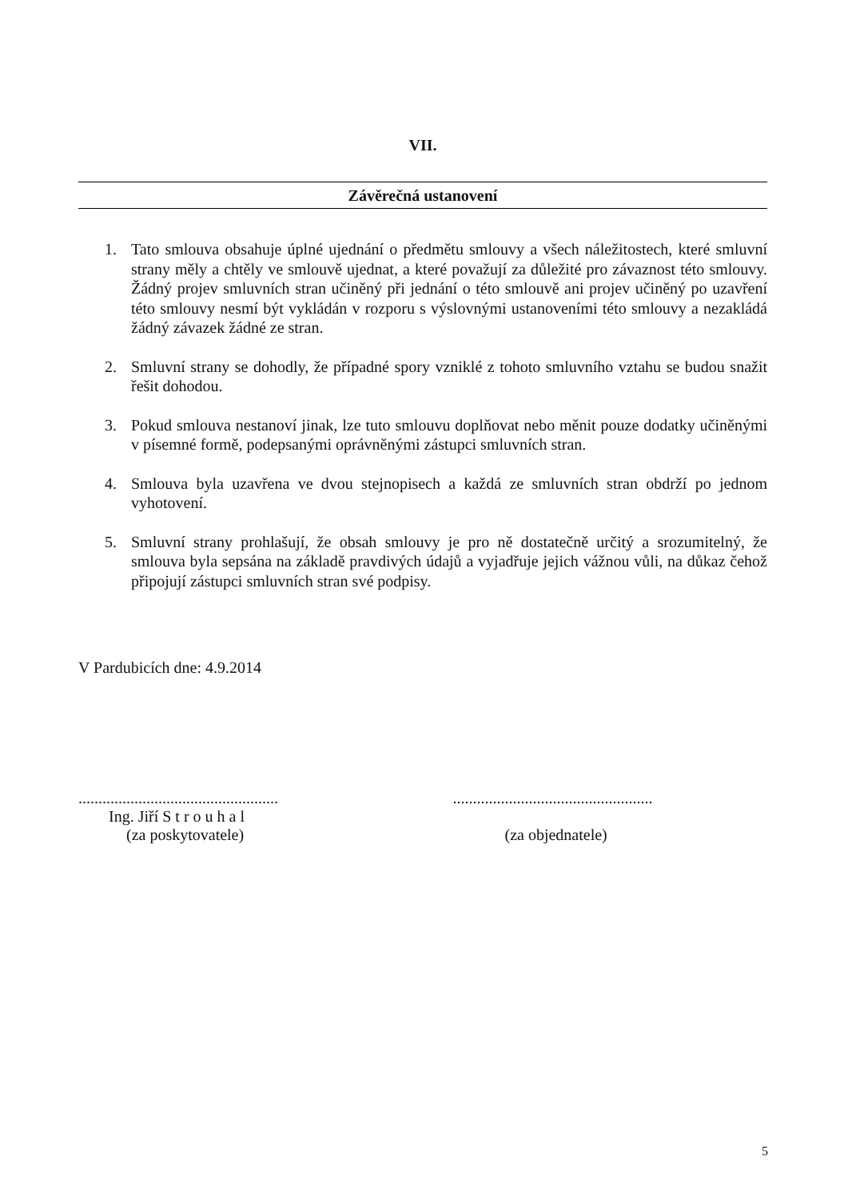VII.
Závěrečná ustanovení
1. Tato smlouva obsahuje úplné ujednání o předmětu smlouvy a všech náležitostech, které smluvní strany měly a chtěly ve smlouvě ujednat, a které považují za důležité pro závaznost této smlouvy. Žádný projev smluvních stran učiněný při jednání o této smlouvě ani projev učiněný po uzavření této smlouvy nesmí být vykládán v rozporu s výslovnými ustanoveními této smlouvy a nezakládá žádný závazek žádné ze stran.
2. Smluvní strany se dohodly, že případné spory vzniklé z tohoto smluvního vztahu se budou snažit řešit dohodou.
3. Pokud smlouva nestanoví jinak, lze tuto smlouvu doplňovat nebo měnit pouze dodatky učiněnými v písemné formě, podepsanými oprávněnými zástupci smluvních stran.
4. Smlouva byla uzavřena ve dvou stejnopisech a každá ze smluvních stran obdrží po jednom vyhotovení.
5. Smluvní strany prohlašují, že obsah smlouvy je pro ně dostatečně určitý a srozumitelný, že smlouva byla sepsána na základě pravdivých údajů a vyjadřuje jejich vážnou vůli, na důkaz čehož připojují zástupci smluvních stran své podpisy.
V Pardubicích dne: 4.9.2014
..................................................
Ing. Jiří S t r o u h a l
(za poskytovatele)
..................................................
(za objednatele)
5